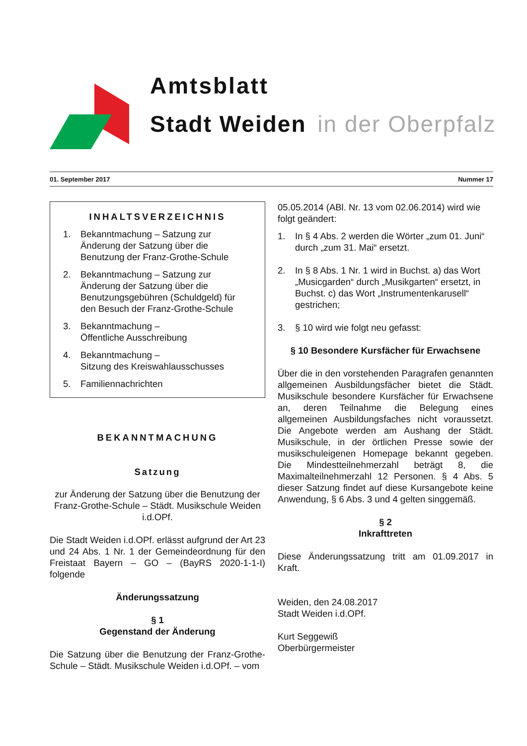Amtsblatt
Stadt Weiden in der Oberpfalz
01. September 2017 Nummer 17
INHALTSVERZEICHNIS
1. Bekanntmachung – Satzung zur Änderung der Satzung über die Benutzung der Franz-Grothe-Schule
2. Bekanntmachung – Satzung zur Änderung der Satzung über die Benutzungsgebühren (Schuldgeld) für den Besuch der Franz-Grothe-Schule
3. Bekanntmachung –
Öffentliche Ausschreibung
4. Bekanntmachung –
Sitzung des Kreiswahlausschusses
5. Familiennachrichten
BEKANNTMACHUNG
Satzung
zur Änderung der Satzung über die Benutzung der Franz-Grothe-Schule – Städt. Musikschule Weiden i.d.OPf.
Die Stadt Weiden i.d.OPf. erlässt aufgrund der Art 23 und 24 Abs. 1 Nr. 1 der Gemeindeordnung für den Freistaat Bayern – GO – (BayRS 2020-1-1-I) folgende
Änderungssatzung
§ 1
Gegenstand der Änderung
Die Satzung über die Benutzung der Franz-Grothe-Schule – Städt. Musikschule Weiden i.d.OPf. – vom
05.05.2014 (ABl. Nr. 13 vom 02.06.2014) wird wie folgt geändert:
1. In § 4 Abs. 2 werden die Wörter „zum 01. Juni“ durch „zum 31. Mai“ ersetzt.
2. In § 8 Abs. 1 Nr. 1 wird in Buchst. a) das Wort „Musicgarden“ durch „Musikgarten“ ersetzt, in Buchst. c) das Wort „Instrumentenkarusell“ gestrichen;
3. § 10 wird wie folgt neu gefasst:
§ 10 Besondere Kursfächer für Erwachsene
Über die in den vorstehenden Paragrafen genannten allgemeinen Ausbildungsfächer bietet die Städt. Musikschule besondere Kursfächer für Erwachsene an, deren Teilnahme die Belegung eines allgemeinen Ausbildungsfaches nicht voraussetzt. Die Angebote werden am Aushang der Städt. Musikschule, in der örtlichen Presse sowie der musikschuleigenen Homepage bekannt gegeben. Die Mindestteilnehmerzahl beträgt 8, die Maximalteilnehmerzahl 12 Personen. § 4 Abs. 5 dieser Satzung findet auf diese Kursangebote keine Anwendung, § 6 Abs. 3 und 4 gelten singgemäß.
§ 2
Inkrafttreten
Diese Änderungssatzung tritt am 01.09.2017 in Kraft.
Weiden, den 24.08.2017
Stadt Weiden i.d.OPf.
Kurt Seggewiß
Oberbürgermeister